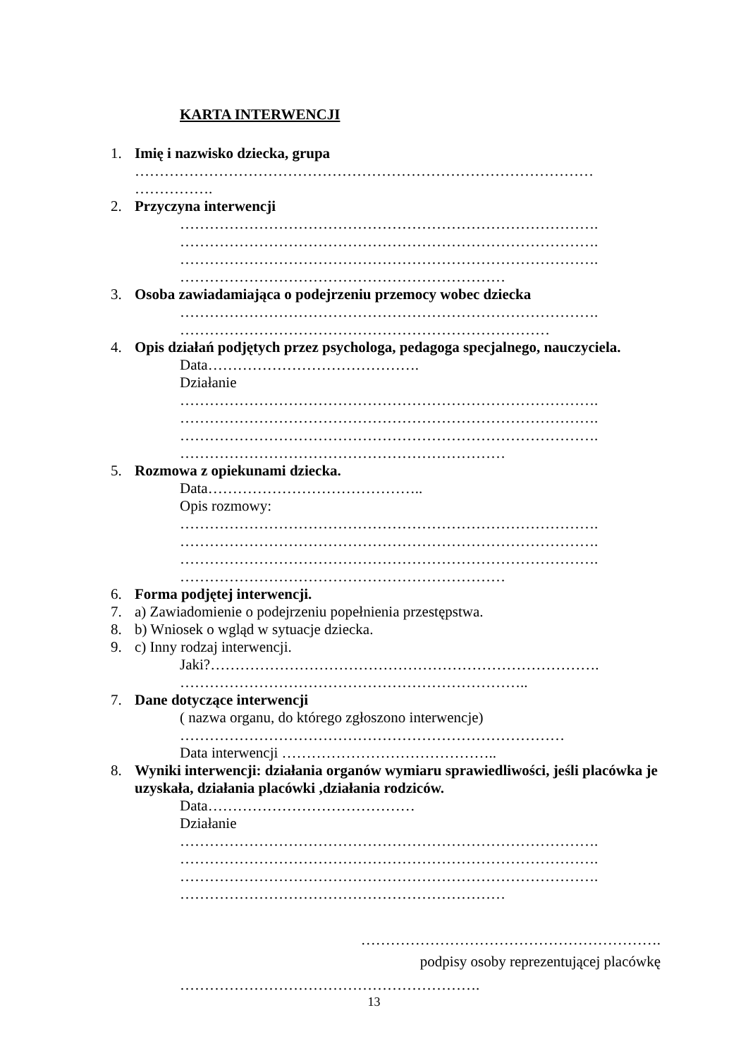KARTA INTERWENCJI
1. Imię i nazwisko dziecka, grupa
…………………………………………………………………………………
…………….
2. Przyczyna interwencji
………………………………………………………………………….
………………………………………………………………………….
………………………………………………………………………….
…………………………………………………………
3. Osoba zawiadamiająca o podejrzeniu przemocy wobec dziecka
………………………………………………………………………….
…………………………………………………………………
4. Opis działań podjętych przez psychologa, pedagoga specjalnego, nauczyciela.
Data…………………………………….
Działanie
………………………………………………………………………….
………………………………………………………………………….
………………………………………………………………………….
…………………………………………………………
5. Rozmowa z opiekunami dziecka.
Data……………………………………..
Opis rozmowy:
………………………………………………………………………….
………………………………………………………………………….
………………………………………………………………………….
…………………………………………………………
6. Forma podjętej interwencji.
7. a) Zawiadomienie o podejrzeniu popełnienia przestępstwa.
8. b) Wniosek o wgląd w sytuacje dziecka.
9. c) Inny rodzaj interwencji.
Jaki?…………………………………………………………………….
……………………………………………………………..
7. Dane dotyczące interwencji
( nazwa organu, do którego zgłoszono interwencje)
……………………………………………………………………
Data interwencji ……………………………………..
8. Wyniki interwencji: działania organów wymiaru sprawiedliwości, jeśli placówka je uzyskała, działania placówki ,działania rodziców.
Data……………………………………
Działanie
………………………………………………………………………….
………………………………………………………………………….
………………………………………………………………………….
…………………………………………………………
…………………………………………………….
podpisy osoby reprezentującej placówkę
…………………………………………………….
13